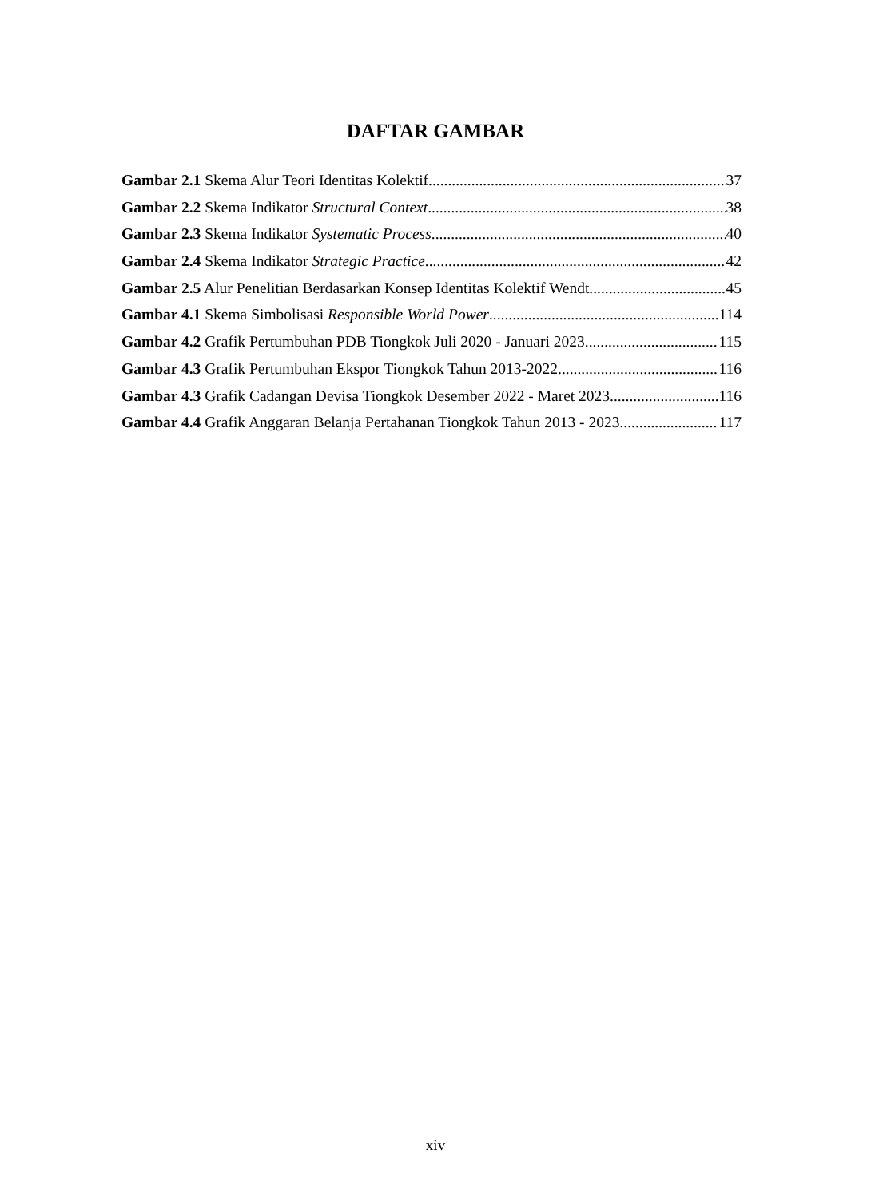DAFTAR GAMBAR
Gambar 2.1 Skema Alur Teori Identitas Kolektif 37
Gambar 2.2 Skema Indikator Structural Context 38
Gambar 2.3 Skema Indikator Systematic Process 40
Gambar 2.4 Skema Indikator Strategic Practice 42
Gambar 2.5 Alur Penelitian Berdasarkan Konsep Identitas Kolektif Wendt 45
Gambar 4.1 Skema Simbolisasi Responsible World Power 114
Gambar 4.2 Grafik Pertumbuhan PDB Tiongkok Juli 2020 - Januari 2023 115
Gambar 4.3 Grafik Pertumbuhan Ekspor Tiongkok Tahun 2013-2022 116
Gambar 4.3 Grafik Cadangan Devisa Tiongkok Desember 2022 - Maret 2023 116
Gambar 4.4 Grafik Anggaran Belanja Pertahanan Tiongkok Tahun 2013 - 2023 117
xiv